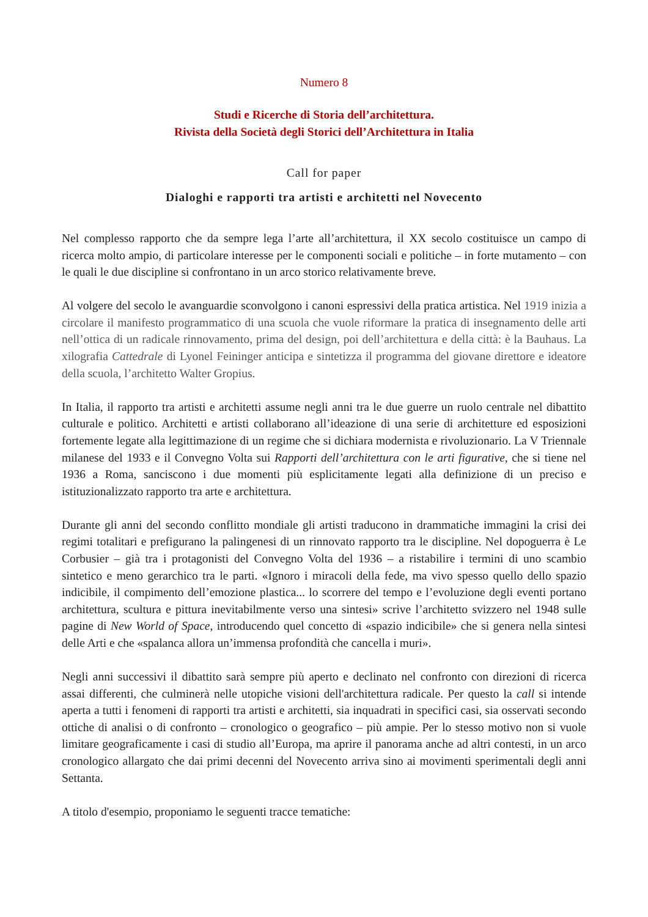Numero 8
Studi e Ricerche di Storia dell’architettura.
Rivista della Società degli Storici dell’Architettura in Italia
Call for paper
Dialoghi e rapporti tra artisti e architetti nel Novecento
Nel complesso rapporto che da sempre lega l’arte all’architettura, il XX secolo costituisce un campo di ricerca molto ampio, di particolare interesse per le componenti sociali e politiche – in forte mutamento – con le quali le due discipline si confrontano in un arco storico relativamente breve.
Al volgere del secolo le avanguardie sconvolgono i canoni espressivi della pratica artistica. Nel 1919 inizia a circolare il manifesto programmatico di una scuola che vuole riformare la pratica di insegnamento delle arti nell’ottica di un radicale rinnovamento, prima del design, poi dell’architettura e della città: è la Bauhaus. La xilografia Cattedrale di Lyonel Feininger anticipa e sintetizza il programma del giovane direttore e ideatore della scuola, l’architetto Walter Gropius.
In Italia, il rapporto tra artisti e architetti assume negli anni tra le due guerre un ruolo centrale nel dibattito culturale e politico. Architetti e artisti collaborano all’ideazione di una serie di architetture ed esposizioni fortemente legate alla legittimazione di un regime che si dichiara modernista e rivoluzionario. La V Triennale milanese del 1933 e il Convegno Volta sui Rapporti dell’architettura con le arti figurative, che si tiene nel 1936 a Roma, sanciscono i due momenti più esplicitamente legati alla definizione di un preciso e istituzionalizzato rapporto tra arte e architettura.
Durante gli anni del secondo conflitto mondiale gli artisti traducono in drammatiche immagini la crisi dei regimi totalitari e prefigurano la palingenesi di un rinnovato rapporto tra le discipline. Nel dopoguerra è Le Corbusier – già tra i protagonisti del Convegno Volta del 1936 – a ristabilire i termini di uno scambio sintetico e meno gerarchico tra le parti. «Ignoro i miracoli della fede, ma vivo spesso quello dello spazio indicibile, il compimento dell’emozione plastica... lo scorrere del tempo e l’evoluzione degli eventi portano architettura, scultura e pittura inevitabilmente verso una sintesi» scrive l’architetto svizzero nel 1948 sulle pagine di New World of Space, introducendo quel concetto di «spazio indicibile» che si genera nella sintesi delle Arti e che «spalanca allora un’immensa profondità che cancella i muri».
Negli anni successivi il dibattito sarà sempre più aperto e declinato nel confronto con direzioni di ricerca assai differenti, che culminerà nelle utopiche visioni dell'architettura radicale. Per questo la call si intende aperta a tutti i fenomeni di rapporti tra artisti e architetti, sia inquadrati in specifici casi, sia osservati secondo ottiche di analisi o di confronto – cronologico o geografico – più ampie. Per lo stesso motivo non si vuole limitare geograficamente i casi di studio all’Europa, ma aprire il panorama anche ad altri contesti, in un arco cronologico allargato che dai primi decenni del Novecento arriva sino ai movimenti sperimentali degli anni Settanta.
A titolo d'esempio, proponiamo le seguenti tracce tematiche: